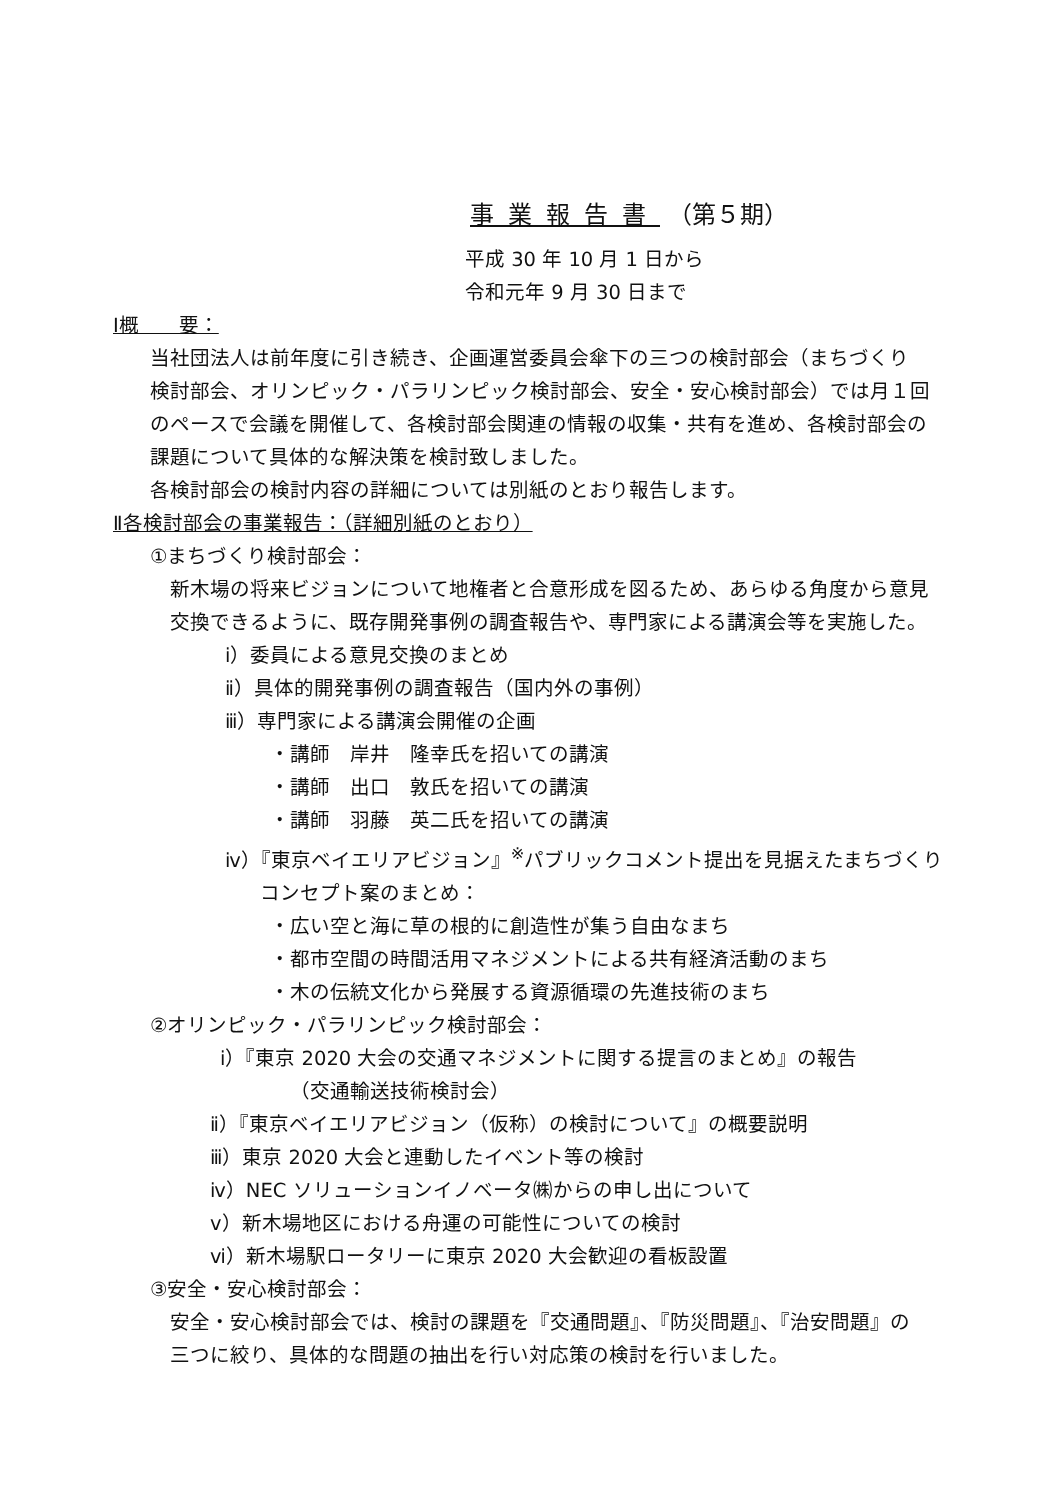事業報告書 （第５期）
平成 30 年 10 月 1 日から
令和元年 9 月 30 日まで
Ⅰ概　　要：
当社団法人は前年度に引き続き、企画運営委員会傘下の三つの検討部会（まちづくり
検討部会、オリンピック・パラリンピック検討部会、安全・安心検討部会）では月１回
のペースで会議を開催して、各検討部会関連の情報の収集・共有を進め、各検討部会の
課題について具体的な解決策を検討致しました。
各検討部会の検討内容の詳細については別紙のとおり報告します。
Ⅱ各検討部会の事業報告：（詳細別紙のとおり）
①まちづくり検討部会：
新木場の将来ビジョンについて地権者と合意形成を図るため、あらゆる角度から意見
交換できるように、既存開発事例の調査報告や、専門家による講演会等を実施した。
ⅰ）委員による意見交換のまとめ
ⅱ）具体的開発事例の調査報告（国内外の事例）
ⅲ）専門家による講演会開催の企画
・講師　岸井　隆幸氏を招いての講演
・講師　出口　敦氏を招いての講演
・講師　羽藤　英二氏を招いての講演
ⅳ）『東京ベイエリアビジョン』<sup>※</sup>パブリックコメント提出を見据えたまちづくり
コンセプト案のまとめ：
・広い空と海に草の根的に創造性が集う自由なまち
・都市空間の時間活用マネジメントによる共有経済活動のまち
・木の伝統文化から発展する資源循環の先進技術のまち
②オリンピック・パラリンピック検討部会：
ⅰ）『東京 2020 大会の交通マネジメントに関する提言のまとめ』の報告
（交通輸送技術検討会）
ⅱ）『東京ベイエリアビジョン（仮称）の検討について』の概要説明
ⅲ）東京 2020 大会と連動したイベント等の検討
ⅳ）NEC ソリューションイノベータ㈱からの申し出について
ⅴ）新木場地区における舟運の可能性についての検討
ⅵ）新木場駅ロータリーに東京 2020 大会歓迎の看板設置
③安全・安心検討部会：
安全・安心検討部会では、検討の課題を『交通問題』、『防災問題』、『治安問題』の
三つに絞り、具体的な問題の抽出を行い対応策の検討を行いました。